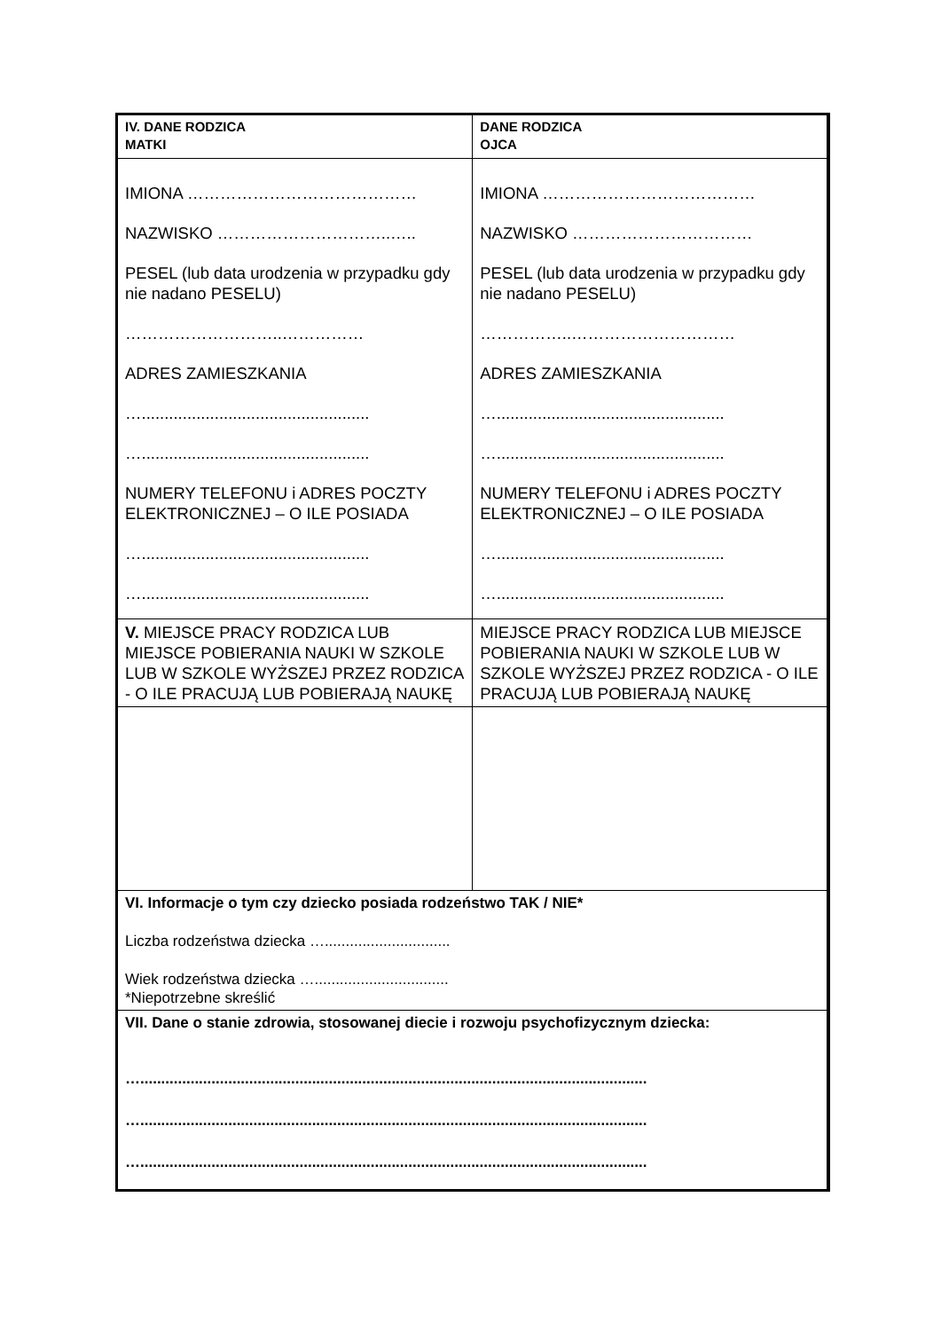| IV. DANE RODZICA MATKI | DANE RODZICA OJCA |
| IMIONA …………………………………… NAZWISKO …………………………..….. PESEL (lub data urodzenia w przypadku gdy nie nadano PESELU) ………………………..…………… ADRES ZAMIESZKANIA ….................................................. ….................................................. NUMERY TELEFONU i ADRES POCZTY ELEKTRONICZNEJ – O ILE POSIADA ….................................................. ….................................................. | IMIONA ………………………………… NAZWISKO …………………………… PESEL (lub data urodzenia w przypadku gdy nie nadano PESELU) ……………..………………………… ADRES ZAMIESZKANIA ….................................................. ….................................................. NUMERY TELEFONU i ADRES POCZTY ELEKTRONICZNEJ – O ILE POSIADA ….................................................. ….................................................. |
| V. MIEJSCE PRACY RODZICA LUB MIEJSCE POBIERANIA NAUKI W SZKOLE LUB W SZKOLE WYŻSZEJ PRZEZ RODZICA - O ILE PRACUJĄ LUB POBIERAJĄ NAUKĘ | MIEJSCE PRACY RODZICA LUB MIEJSCE POBIERANIA NAUKI W SZKOLE LUB W SZKOLE WYŻSZEJ PRZEZ RODZICA - O ILE PRACUJĄ LUB POBIERAJĄ NAUKĘ |
| VI. Informacje o tym czy dziecko posiada rodzeństwo TAK / NIE* Liczba rodzeństwa dziecka ….............................. Wiek rodzeństwa dziecka …................................ *Niepotrzebne skreślić | |
| VII. Dane o stanie zdrowia, stosowanej diecie i rozwoju psychofizycznym dziecka: …......................................................................................................................... …......................................................................................................................... …......................................................................................................................... | |